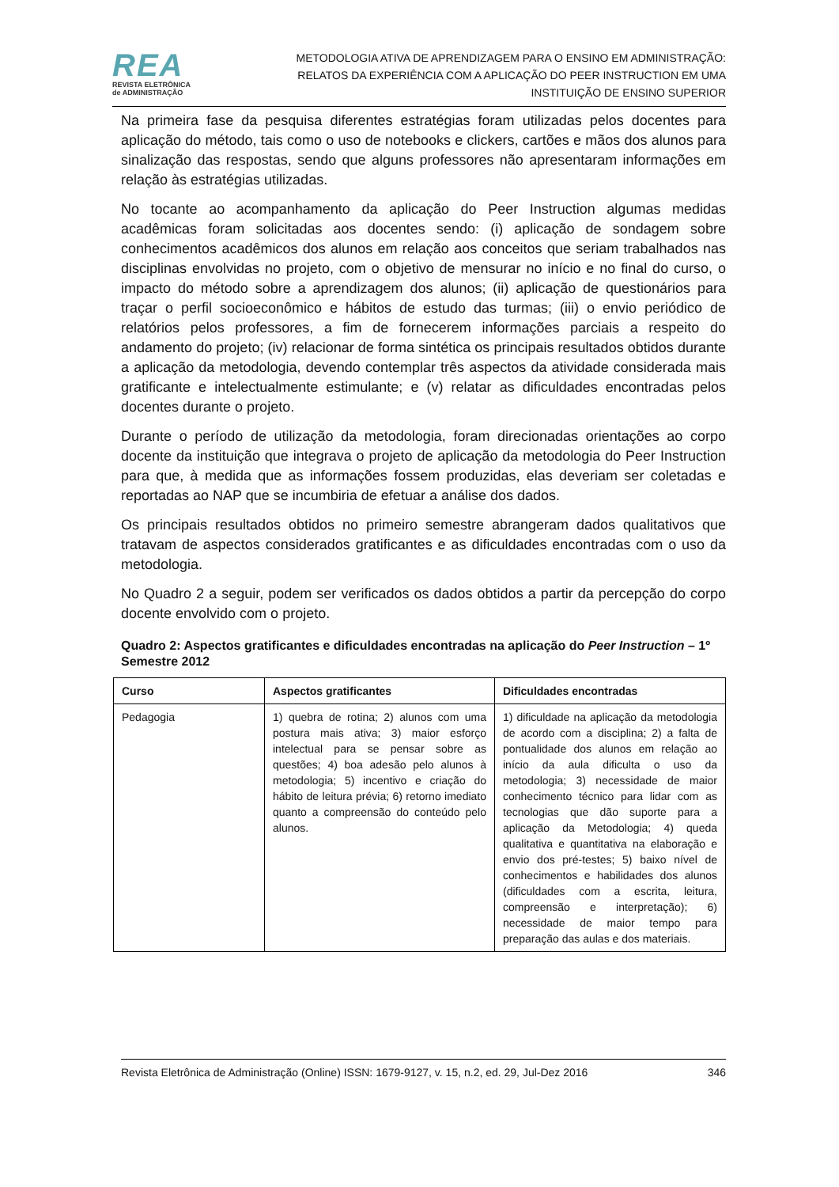REA
REVISTA ELETRÔNICA
de ADMINISTRAÇÃO
METODOLOGIA ATIVA DE APRENDIZAGEM PARA O ENSINO EM ADMINISTRAÇÃO:
RELATOS DA EXPERIÊNCIA COM A APLICAÇÃO DO PEER INSTRUCTION EM UMA
INSTITUIÇÃO DE ENSINO SUPERIOR
Na primeira fase da pesquisa diferentes estratégias foram utilizadas pelos docentes para aplicação do método, tais como o uso de notebooks e clickers, cartões e mãos dos alunos para sinalização das respostas, sendo que alguns professores não apresentaram informações em relação às estratégias utilizadas.
No tocante ao acompanhamento da aplicação do Peer Instruction algumas medidas acadêmicas foram solicitadas aos docentes sendo: (i) aplicação de sondagem sobre conhecimentos acadêmicos dos alunos em relação aos conceitos que seriam trabalhados nas disciplinas envolvidas no projeto, com o objetivo de mensurar no início e no final do curso, o impacto do método sobre a aprendizagem dos alunos; (ii) aplicação de questionários para traçar o perfil socioeconômico e hábitos de estudo das turmas; (iii) o envio periódico de relatórios pelos professores, a fim de fornecerem informações parciais a respeito do andamento do projeto; (iv) relacionar de forma sintética os principais resultados obtidos durante a aplicação da metodologia, devendo contemplar três aspectos da atividade considerada mais gratificante e intelectualmente estimulante; e (v) relatar as dificuldades encontradas pelos docentes durante o projeto.
Durante o período de utilização da metodologia, foram direcionadas orientações ao corpo docente da instituição que integrava o projeto de aplicação da metodologia do Peer Instruction para que, à medida que as informações fossem produzidas, elas deveriam ser coletadas e reportadas ao NAP que se incumbiria de efetuar a análise dos dados.
Os principais resultados obtidos no primeiro semestre abrangeram dados qualitativos que tratavam de aspectos considerados gratificantes e as dificuldades encontradas com o uso da metodologia.
No Quadro 2 a seguir, podem ser verificados os dados obtidos a partir da percepção do corpo docente envolvido com o projeto.
Quadro 2: Aspectos gratificantes e dificuldades encontradas na aplicação do Peer Instruction – 1º Semestre 2012
| Curso | Aspectos gratificantes | Dificuldades encontradas |
| --- | --- | --- |
| Pedagogia | 1) quebra de rotina; 2) alunos com uma postura mais ativa; 3) maior esforço intelectual para se pensar sobre as questões; 4) boa adesão pelo alunos à metodologia; 5) incentivo e criação do hábito de leitura prévia; 6) retorno imediato quanto a compreensão do conteúdo pelo alunos. | 1) dificuldade na aplicação da metodologia de acordo com a disciplina; 2) a falta de pontualidade dos alunos em relação ao início da aula dificulta o uso da metodologia; 3) necessidade de maior conhecimento técnico para lidar com as tecnologias que dão suporte para a aplicação da Metodologia; 4) queda qualitativa e quantitativa na elaboração e envio dos pré-testes; 5) baixo nível de conhecimentos e habilidades dos alunos (dificuldades com a escrita, leitura, compreensão e interpretação); 6) necessidade de maior tempo para preparação das aulas e dos materiais. |
Revista Eletrônica de Administração (Online) ISSN: 1679-9127, v. 15, n.2, ed. 29, Jul-Dez 2016 346